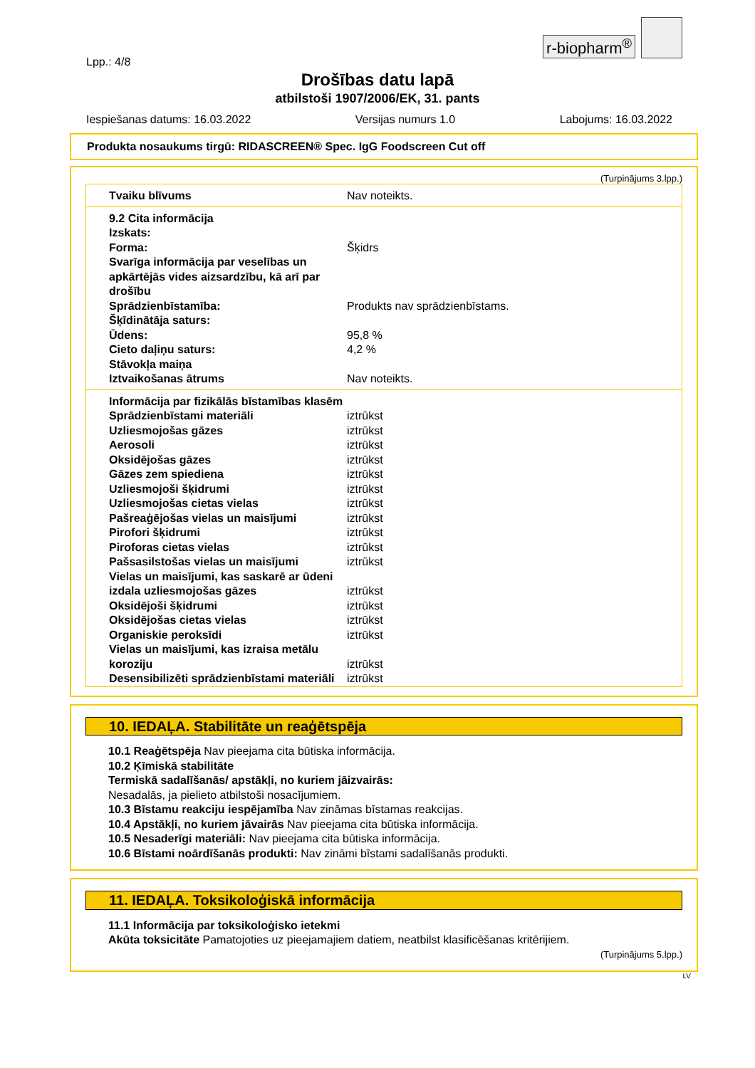r-biopharm<sup>®</sup>
Lpp.: 4/8
Drošības datu lapā
atbilstoši 1907/2006/EK, 31. pants
Iespiešanas datums: 16.03.2022 Versijas numurs 1.0 Labojums: 16.03.2022
Produkta nosaukums tirgū: RIDASCREEN® Spec. IgG Foodscreen Cut off
(Turpinājums 3.lpp.)
| Tvaiku blīvums | Nav noteikts. |
| 9.2 Cita informācija | |
| Izskats: | |
| Forma: | Šķidrs |
| Svarīga informācija par veselības un apkārtējās vides aizsardzību, kā arī par drošību | |
| Sprādzienbīstamība: | Produkts nav sprādzienbīstams. |
| Šķīdinātāja saturs: | |
| Ūdens: | 95,8 % |
| Cieto daļiņu saturs: | 4,2 % |
| Stāvokļa maiņa | |
| Iztvaikošanas ātrums | Nav noteikts. |
| Informācija par fizikālās bīstamības klasēm | |
| Sprādzienbīstami materiāli | iztrūkst |
| Uzliesmojošas gāzes | iztrūkst |
| Aerosoli | iztrūkst |
| Oksidējošas gāzes | iztrūkst |
| Gāzes zem spiediena | iztrūkst |
| Uzliesmojoši šķidrumi | iztrūkst |
| Uzliesmojošas cietas vielas | iztrūkst |
| Pašreaģējošas vielas un maisījumi | iztrūkst |
| Pirofori šķidrumi | iztrūkst |
| Piroforas cietas vielas | iztrūkst |
| Pašsasilstošas vielas un maisījumi | iztrūkst |
| Vielas un maisījumi, kas saskarē ar ūdeni izdala uzliesmojošas gāzes | iztrūkst |
| Oksidējoši šķidrumi | iztrūkst |
| Oksidējošas cietas vielas | iztrūkst |
| Organiskie peroksīdi | iztrūkst |
| Vielas un maisījumi, kas izraisa metālu koroziju | iztrūkst |
| Desensibilizēti sprādzienbīstami materiāli | iztrūkst |
10. IEDAĻA. Stabilitāte un reaģētspēja
10.1 Reaģētspēja Nav pieejama cita būtiska informācija.
10.2 Ķīmiskā stabilitāte
Termiskā sadalīšanās/ apstākļi, no kuriem jāizvairās:
Nesadalās, ja pielieto atbilstoši nosacījumiem.
10.3 Bīstamu reakciju iespējamība Nav zināmas bīstamas reakcijas.
10.4 Apstākļi, no kuriem jāvairās Nav pieejama cita būtiska informācija.
10.5 Nesaderīgi materiāli: Nav pieejama cita būtiska informācija.
10.6 Bīstami noārdīšanās produkti: Nav zināmi bīstami sadalīšanās produkti.
11. IEDAĻA. Toksikoloģiskā informācija
11.1 Informācija par toksikoloģisko ietekmi
Akūta toksicitāte Pamatojoties uz pieejamajiem datiem, neatbilst klasificēšanas kritērijiem.
(Turpinājums 5.lpp.)
LV